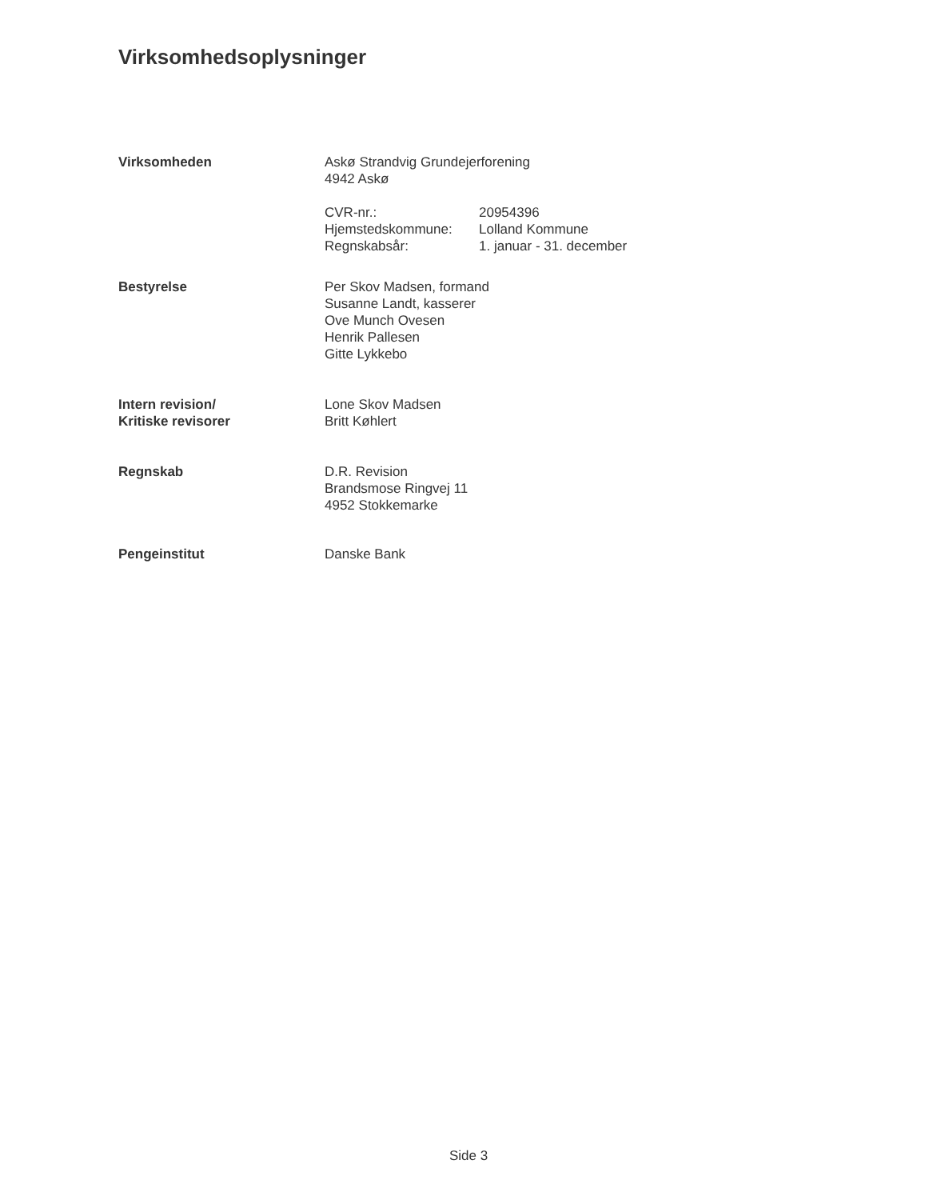Virksomhedsoplysninger
Virksomheden Askø Strandvig Grundejerforening
4942 Askø
CVR-nr.: 20954396
Hjemstedskommune: Lolland Kommune
Regnskabsår: 1. januar - 31. december
Bestyrelse Per Skov Madsen, formand
Susanne Landt, kasserer
Ove Munch Ovesen
Henrik Pallesen
Gitte Lykkebo
Intern revision/
Kritiske revisorer
Lone Skov Madsen
Britt Køhlert
Regnskab D.R. Revision
Brandsmose Ringvej 11
4952 Stokkemarke
Pengeinstitut Danske Bank
Side 3